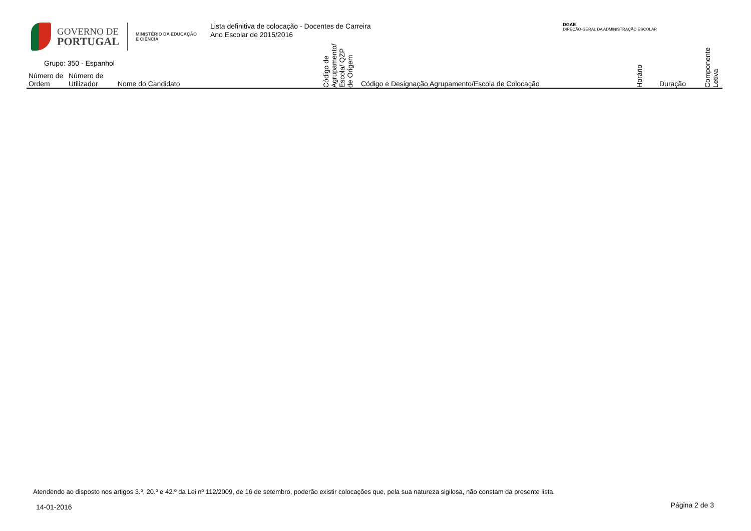GOVERNO DE
PORTUGAL
MINISTÉRIO DA EDUCAÇÃO
E CIÊNCIA
Lista definitiva de colocação - Docentes de Carreira
Ano Escolar de 2015/2016
DGAE
DIREÇÃO-GERAL DA ADMINISTRAÇÃO ESCOLAR
Grupo: 350 - Espanhol
| Número de Ordem | Número de Utilizador | Nome do Candidato | Código de Agrupamento/ Escola/ QZP de Origem | Código e Designação Agrupamento/Escola de Colocação | Horário | Duração | Componente Letiva |
| --- | --- | --- | --- | --- | --- | --- | --- |
Atendendo ao disposto nos artigos 3.º, 20.º e 42.º da Lei nº 112/2009, de 16 de setembro, poderão existir colocações que, pela sua natureza sigilosa, não constam da presente lista.
14-01-2016 Página 2 de 3